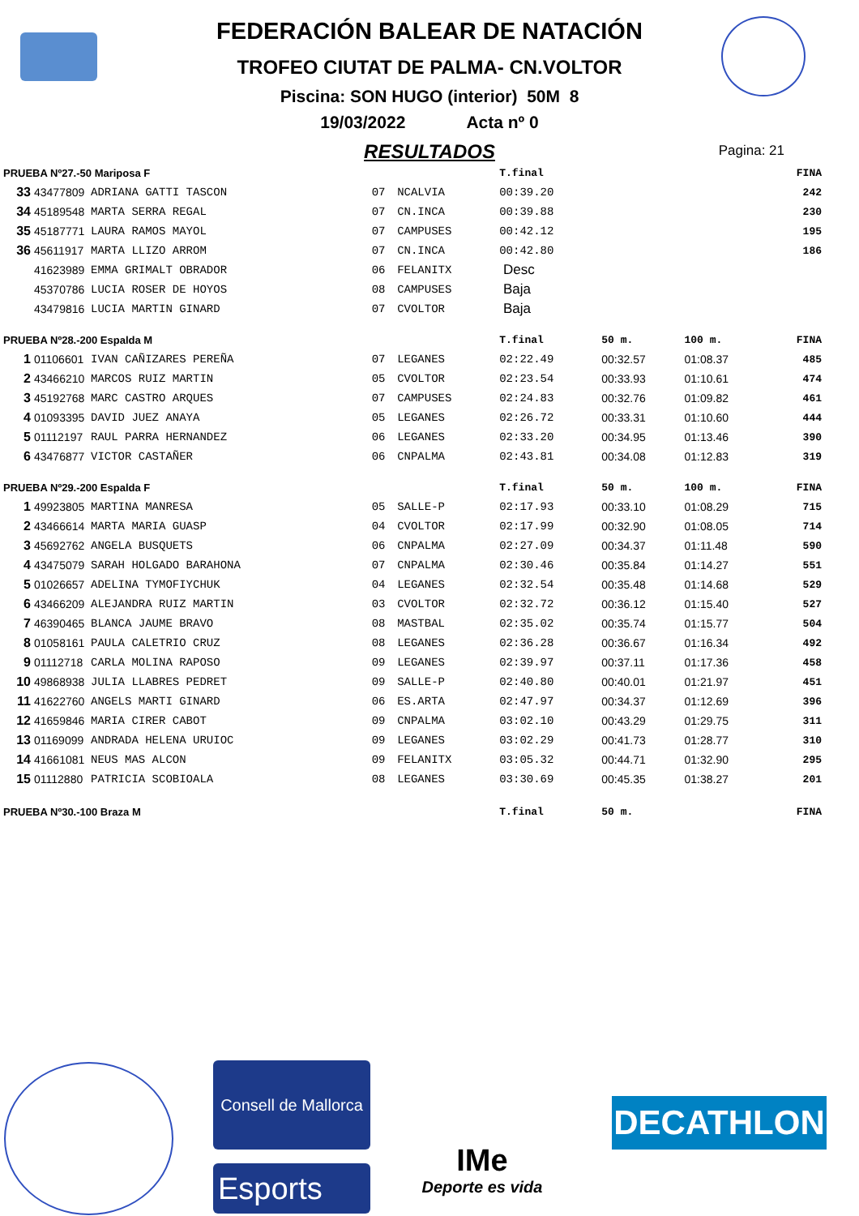FEDERACIÓN BALEAR DE NATACIÓN
TROFEO CIUTAT DE PALMA- CN.VOLTOR
Piscina: SON HUGO (interior) 50M 8
19/03/2022 Acta nº 0
RESULTADOS
Pagina: 21
| PRUEBA Nº27.-50 Mariposa F | | | | | T.final | | | FINA |
| 33 | 43477809 | ADRIANA GATTI TASCON | 07 | NCALVIA | 00:39.20 | | | 242 |
| 34 | 45189548 | MARTA SERRA REGAL | 07 | CN.INCA | 00:39.88 | | | 230 |
| 35 | 45187771 | LAURA RAMOS MAYOL | 07 | CAMPUSES | 00:42.12 | | | 195 |
| 36 | 45611917 | MARTA LLIZO ARROM | 07 | CN.INCA | 00:42.80 | | | 186 |
| | 41623989 | EMMA GRIMALT OBRADOR | 06 | FELANITX | Desc | | | |
| | 45370786 | LUCIA ROSER DE HOYOS | 08 | CAMPUSES | Baja | | | |
| | 43479816 | LUCIA MARTIN GINARD | 07 | CVOLTOR | Baja | | | |
| PRUEBA Nº28.-200 Espalda M | | | | | T.final | 50 m. | 100 m. | FINA |
| 1 | 01106601 | IVAN CAÑIZARES PEREÑA | 07 | LEGANES | 02:22.49 | 00:32.57 | 01:08.37 | 485 |
| 2 | 43466210 | MARCOS RUIZ MARTIN | 05 | CVOLTOR | 02:23.54 | 00:33.93 | 01:10.61 | 474 |
| 3 | 45192768 | MARC CASTRO ARQUES | 07 | CAMPUSES | 02:24.83 | 00:32.76 | 01:09.82 | 461 |
| 4 | 01093395 | DAVID JUEZ ANAYA | 05 | LEGANES | 02:26.72 | 00:33.31 | 01:10.60 | 444 |
| 5 | 01112197 | RAUL PARRA HERNANDEZ | 06 | LEGANES | 02:33.20 | 00:34.95 | 01:13.46 | 390 |
| 6 | 43476877 | VICTOR CASTAÑER | 06 | CNPALMA | 02:43.81 | 00:34.08 | 01:12.83 | 319 |
| PRUEBA Nº29.-200 Espalda F | | | | | T.final | 50 m. | 100 m. | FINA |
| 1 | 49923805 | MARTINA MANRESA | 05 | SALLE-P | 02:17.93 | 00:33.10 | 01:08.29 | 715 |
| 2 | 43466614 | MARTA MARIA GUASP | 04 | CVOLTOR | 02:17.99 | 00:32.90 | 01:08.05 | 714 |
| 3 | 45692762 | ANGELA BUSQUETS | 06 | CNPALMA | 02:27.09 | 00:34.37 | 01:11.48 | 590 |
| 4 | 43475079 | SARAH HOLGADO BARAHONA | 07 | CNPALMA | 02:30.46 | 00:35.84 | 01:14.27 | 551 |
| 5 | 01026657 | ADELINA TYMOFIYCHUK | 04 | LEGANES | 02:32.54 | 00:35.48 | 01:14.68 | 529 |
| 6 | 43466209 | ALEJANDRA RUIZ MARTIN | 03 | CVOLTOR | 02:32.72 | 00:36.12 | 01:15.40 | 527 |
| 7 | 46390465 | BLANCA JAUME BRAVO | 08 | MASTBAL | 02:35.02 | 00:35.74 | 01:15.77 | 504 |
| 8 | 01058161 | PAULA CALETRIO CRUZ | 08 | LEGANES | 02:36.28 | 00:36.67 | 01:16.34 | 492 |
| 9 | 01112718 | CARLA MOLINA RAPOSO | 09 | LEGANES | 02:39.97 | 00:37.11 | 01:17.36 | 458 |
| 10 | 49868938 | JULIA LLABRES PEDRET | 09 | SALLE-P | 02:40.80 | 00:40.01 | 01:21.97 | 451 |
| 11 | 41622760 | ANGELS MARTI GINARD | 06 | ES.ARTA | 02:47.97 | 00:34.37 | 01:12.69 | 396 |
| 12 | 41659846 | MARIA CIRER CABOT | 09 | CNPALMA | 03:02.10 | 00:43.29 | 01:29.75 | 311 |
| 13 | 01169099 | ANDRADA HELENA URUIOC | 09 | LEGANES | 03:02.29 | 00:41.73 | 01:28.77 | 310 |
| 14 | 41661081 | NEUS MAS ALCON | 09 | FELANITX | 03:05.32 | 00:44.71 | 01:32.90 | 295 |
| 15 | 01112880 | PATRICIA SCOBIOALA | 08 | LEGANES | 03:30.69 | 00:45.35 | 01:38.27 | 201 |
| PRUEBA Nº30.-100 Braza M | | | | | T.final | 50 m. | | FINA |
Consell de Mallorca
Esports
IMe
Deporte es vida
DECATHLON